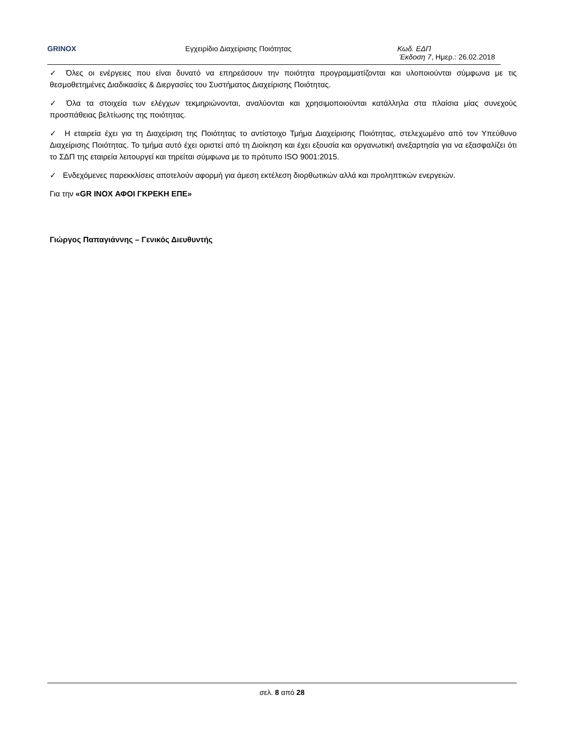GRINOX Εγχειρίδιο Διαχείρισης Ποιότητας Κωδ. ΕΔΠ
Έκδοση 7, Ημερ.: 26.02.2018
✓ Όλες οι ενέργειες που είναι δυνατό να επηρεάσουν την ποιότητα προγραμματίζονται και υλοποιούνται σύμφωνα με τις θεσμοθετημένες Διαδικασίες & Διεργασίες του Συστήματος Διαχείρισης Ποιότητας.
✓ Όλα τα στοιχεία των ελέγχων τεκμηριώνονται, αναλύονται και χρησιμοποιούνται κατάλληλα στα πλαίσια μίας συνεχούς προσπάθειας βελτίωσης της ποιότητας.
✓ Η εταιρεία έχει για τη Διαχείριση της Ποιότητας το αντίστοιχο Τμήμα Διαχείρισης Ποιότητας, στελεχωμένο από τον Υπεύθυνο Διαχείρισης Ποιότητας. Το τμήμα αυτό έχει οριστεί από τη Διοίκηση και έχει εξουσία και οργανωτική ανεξαρτησία για να εξασφαλίζει ότι το ΣΔΠ της εταιρεία λειτουργεί και τηρείται σύμφωνα με το πρότυπο ISO 9001:2015.
✓ Ενδεχόμενες παρεκκλίσεις αποτελούν αφορμή για άμεση εκτέλεση διορθωτικών αλλά και προληπτικών ενεργειών.
Για την «GR INOX ΑΦΟΙ ΓΚΡΕΚΗ ΕΠΕ»
Γιώργος Παπαγιάννης – Γενικός Διευθυντής
σελ. 8 από 28